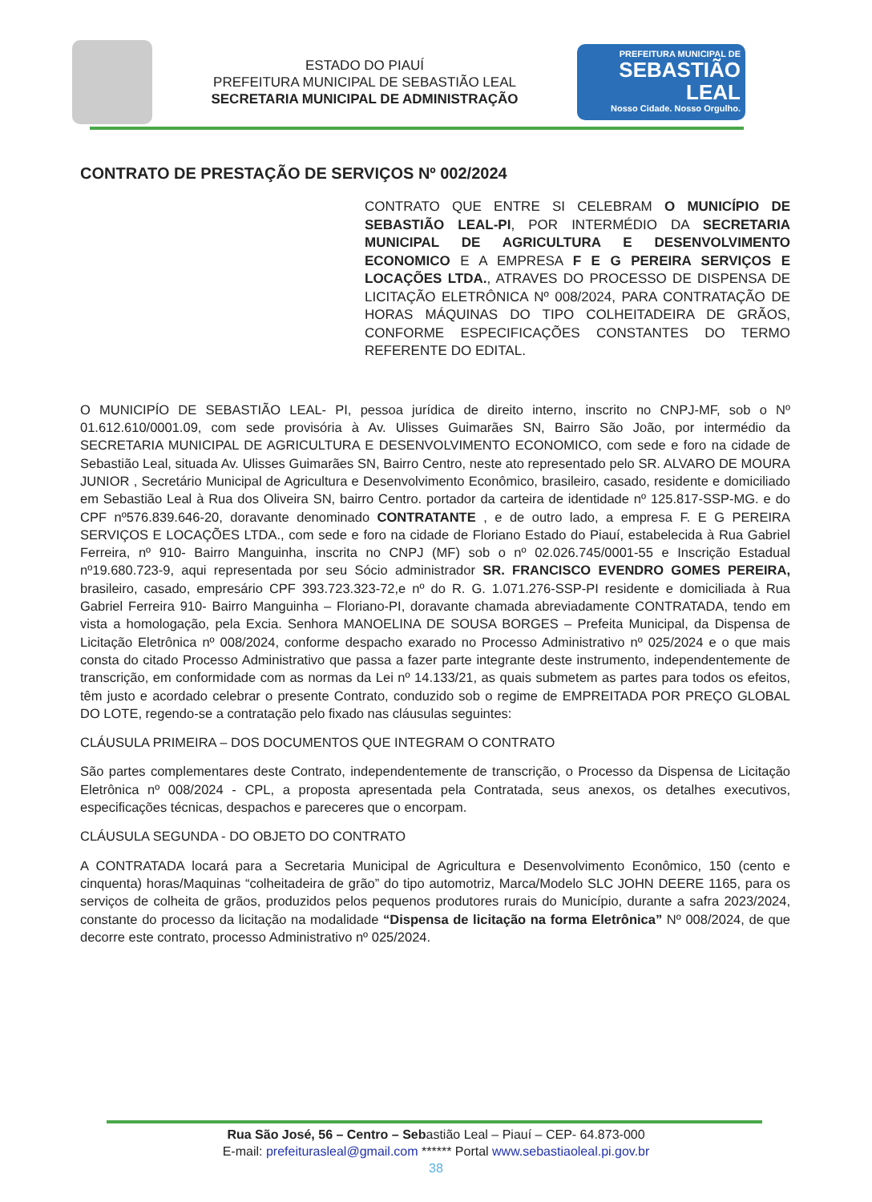ESTADO DO PIAUÍ
PREFEITURA MUNICIPAL DE SEBASTIÃO LEAL
SECRETARIA MUNICIPAL DE ADMINISTRAÇÃO
PREFEITURA MUNICIPAL DE
SEBASTIÃO
LEAL
Nosso Cidade. Nosso Orgulho.
CONTRATO DE PRESTAÇÃO DE SERVIÇOS Nº 002/2024
CONTRATO QUE ENTRE SI CELEBRAM O MUNICÍPIO DE SEBASTIÃO LEAL-PI, POR INTERMÉDIO DA SECRETARIA MUNICIPAL DE AGRICULTURA E DESENVOLVIMENTO ECONOMICO E A EMPRESA F E G PEREIRA SERVIÇOS E LOCAÇÕES LTDA., ATRAVES DO PROCESSO DE DISPENSA DE LICITAÇÃO ELETRÔNICA Nº 008/2024, PARA CONTRATAÇÃO DE HORAS MÁQUINAS DO TIPO COLHEITADEIRA DE GRÃOS, CONFORME ESPECIFICAÇÕES CONSTANTES DO TERMO REFERENTE DO EDITAL.
O MUNICIPÍO DE SEBASTIÃO LEAL- PI, pessoa jurídica de direito interno, inscrito no CNPJ-MF, sob o Nº 01.612.610/0001.09, com sede provisória à Av. Ulisses Guimarães SN, Bairro São João, por intermédio da SECRETARIA MUNICIPAL DE AGRICULTURA E DESENVOLVIMENTO ECONOMICO, com sede e foro na cidade de Sebastião Leal, situada Av. Ulisses Guimarães SN, Bairro Centro, neste ato representado pelo SR. ALVARO DE MOURA JUNIOR , Secretário Municipal de Agricultura e Desenvolvimento Econômico, brasileiro, casado, residente e domiciliado em Sebastião Leal à Rua dos Oliveira SN, bairro Centro. portador da carteira de identidade nº 125.817-SSP-MG. e do CPF nº576.839.646-20, doravante denominado CONTRATANTE , e de outro lado, a empresa F. E G PEREIRA SERVIÇOS E LOCAÇÕES LTDA., com sede e foro na cidade de Floriano Estado do Piauí, estabelecida à Rua Gabriel Ferreira, nº 910- Bairro Manguinha, inscrita no CNPJ (MF) sob o nº 02.026.745/0001-55 e Inscrição Estadual nº19.680.723-9, aqui representada por seu Sócio administrador SR. FRANCISCO EVENDRO GOMES PEREIRA, brasileiro, casado, empresário CPF 393.723.323-72,e nº do R. G. 1.071.276-SSP-PI residente e domiciliada à Rua Gabriel Ferreira 910- Bairro Manguinha – Floriano-PI, doravante chamada abreviadamente CONTRATADA, tendo em vista a homologação, pela Excia. Senhora MANOELINA DE SOUSA BORGES – Prefeita Municipal, da Dispensa de Licitação Eletrônica nº 008/2024, conforme despacho exarado no Processo Administrativo nº 025/2024 e o que mais consta do citado Processo Administrativo que passa a fazer parte integrante deste instrumento, independentemente de transcrição, em conformidade com as normas da Lei nº 14.133/21, as quais submetem as partes para todos os efeitos, têm justo e acordado celebrar o presente Contrato, conduzido sob o regime de EMPREITADA POR PREÇO GLOBAL DO LOTE, regendo-se a contratação pelo fixado nas cláusulas seguintes:
CLÁUSULA PRIMEIRA – DOS DOCUMENTOS QUE INTEGRAM O CONTRATO
São partes complementares deste Contrato, independentemente de transcrição, o Processo da Dispensa de Licitação Eletrônica nº 008/2024 - CPL, a proposta apresentada pela Contratada, seus anexos, os detalhes executivos, especificações técnicas, despachos e pareceres que o encorpam.
CLÁUSULA SEGUNDA - DO OBJETO DO CONTRATO
A CONTRATADA locará para a Secretaria Municipal de Agricultura e Desenvolvimento Econômico, 150 (cento e cinquenta) horas/Maquinas “colheitadeira de grão” do tipo automotriz, Marca/Modelo SLC JOHN DEERE 1165, para os serviços de colheita de grãos, produzidos pelos pequenos produtores rurais do Município, durante a safra 2023/2024, constante do processo da licitação na modalidade “Dispensa de licitação na forma Eletrônica” Nº 008/2024, de que decorre este contrato, processo Administrativo nº 025/2024.
Rua São José, 56 – Centro – Sebastião Leal – Piauí – CEP- 64.873-000
E-mail: prefeiturasleal@gmail.com ****** Portal www.sebastiaoleal.pi.gov.br
38